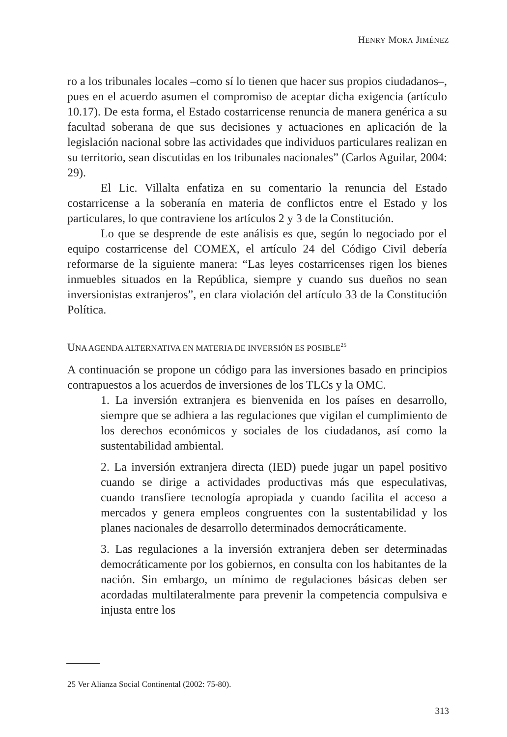HENRY MORA JIMÉNEZ
ro a los tribunales locales –como sí lo tienen que hacer sus propios ciudadanos–, pues en el acuerdo asumen el compromiso de aceptar dicha exigencia (artículo 10.17). De esta forma, el Estado costarricense renuncia de manera genérica a su facultad soberana de que sus decisiones y actuaciones en aplicación de la legislación nacional sobre las actividades que individuos particulares realizan en su territorio, sean discutidas en los tribunales nacionales” (Carlos Aguilar, 2004: 29).
El Lic. Villalta enfatiza en su comentario la renuncia del Estado costarricense a la soberanía en materia de conflictos entre el Estado y los particulares, lo que contraviene los artículos 2 y 3 de la Constitución.
Lo que se desprende de este análisis es que, según lo negociado por el equipo costarricense del COMEX, el artículo 24 del Código Civil debería reformarse de la siguiente manera: “Las leyes costarricenses rigen los bienes inmuebles situados en la República, siempre y cuando sus dueños no sean inversionistas extranjeros”, en clara violación del artículo 33 de la Constitución Política.
UNA AGENDA ALTERNATIVA EN MATERIA DE INVERSIÓN ES POSIBLE<sup>25</sup>
A continuación se propone un código para las inversiones basado en principios contrapuestos a los acuerdos de inversiones de los TLCs y la OMC.
1. La inversión extranjera es bienvenida en los países en desarrollo, siempre que se adhiera a las regulaciones que vigilan el cumplimiento de los derechos económicos y sociales de los ciudadanos, así como la sustentabilidad ambiental.
2. La inversión extranjera directa (IED) puede jugar un papel positivo cuando se dirige a actividades productivas más que especulativas, cuando transfiere tecnología apropiada y cuando facilita el acceso a mercados y genera empleos congruentes con la sustentabilidad y los planes nacionales de desarrollo determinados democráticamente.
3. Las regulaciones a la inversión extranjera deben ser determinadas democráticamente por los gobiernos, en consulta con los habitantes de la nación. Sin embargo, un mínimo de regulaciones básicas deben ser acordadas multilateralmente para prevenir la competencia compulsiva e injusta entre los
25 Ver Alianza Social Continental (2002: 75-80).
313